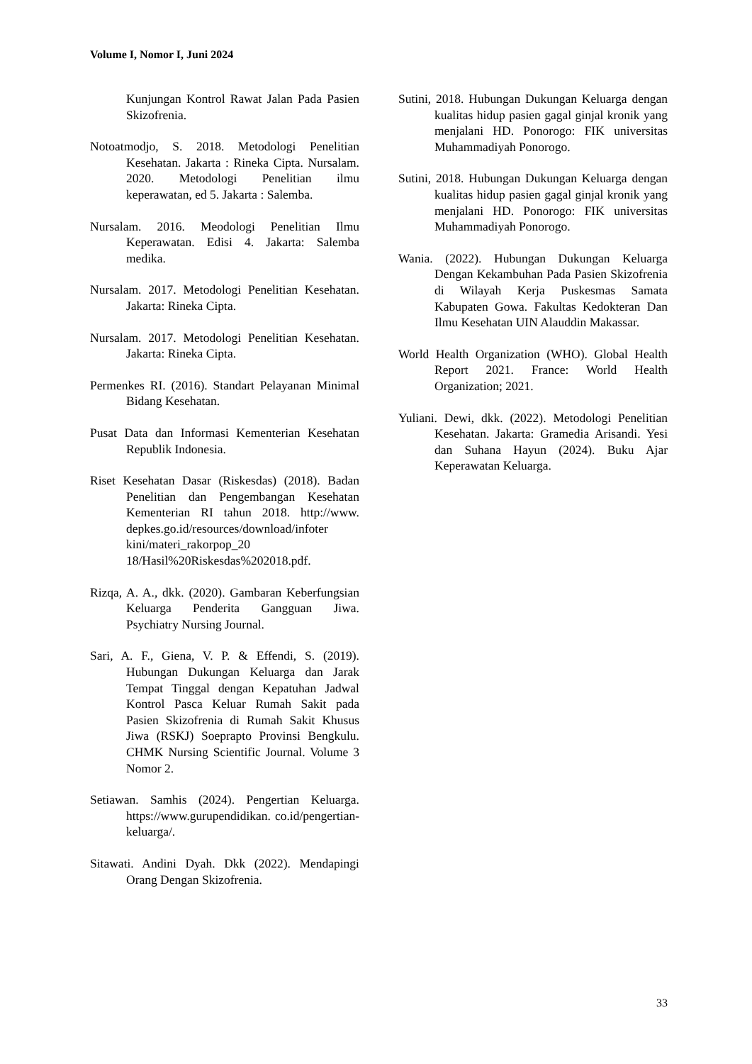Volume I, Nomor I, Juni 2024
Kunjungan Kontrol Rawat Jalan Pada Pasien Skizofrenia.
Notoatmodjo, S. 2018. Metodologi Penelitian Kesehatan. Jakarta : Rineka Cipta. Nursalam. 2020. Metodologi Penelitian ilmu keperawatan, ed 5. Jakarta : Salemba.
Nursalam. 2016. Meodologi Penelitian Ilmu Keperawatan. Edisi 4. Jakarta: Salemba medika.
Nursalam. 2017. Metodologi Penelitian Kesehatan. Jakarta: Rineka Cipta.
Nursalam. 2017. Metodologi Penelitian Kesehatan. Jakarta: Rineka Cipta.
Permenkes RI. (2016). Standart Pelayanan Minimal Bidang Kesehatan.
Pusat Data dan Informasi Kementerian Kesehatan Republik Indonesia.
Riset Kesehatan Dasar (Riskesdas) (2018). Badan Penelitian dan Pengembangan Kesehatan Kementerian RI tahun 2018. http://www. depkes.go.id/resources/download/infoter kini/materi_rakorpop_20 18/Hasil%20Riskesdas%202018.pdf.
Rizqa, A. A., dkk. (2020). Gambaran Keberfungsian Keluarga Penderita Gangguan Jiwa. Psychiatry Nursing Journal.
Sari, A. F., Giena, V. P. & Effendi, S. (2019). Hubungan Dukungan Keluarga dan Jarak Tempat Tinggal dengan Kepatuhan Jadwal Kontrol Pasca Keluar Rumah Sakit pada Pasien Skizofrenia di Rumah Sakit Khusus Jiwa (RSKJ) Soeprapto Provinsi Bengkulu. CHMK Nursing Scientific Journal. Volume 3 Nomor 2.
Setiawan. Samhis (2024). Pengertian Keluarga. https://www.gurupendidikan. co.id/pengertian-keluarga/.
Sitawati. Andini Dyah. Dkk (2022). Mendapingi Orang Dengan Skizofrenia.
Sutini, 2018. Hubungan Dukungan Keluarga dengan kualitas hidup pasien gagal ginjal kronik yang menjalani HD. Ponorogo: FIK universitas Muhammadiyah Ponorogo.
Sutini, 2018. Hubungan Dukungan Keluarga dengan kualitas hidup pasien gagal ginjal kronik yang menjalani HD. Ponorogo: FIK universitas Muhammadiyah Ponorogo.
Wania. (2022). Hubungan Dukungan Keluarga Dengan Kekambuhan Pada Pasien Skizofrenia di Wilayah Kerja Puskesmas Samata Kabupaten Gowa. Fakultas Kedokteran Dan Ilmu Kesehatan UIN Alauddin Makassar.
World Health Organization (WHO). Global Health Report 2021. France: World Health Organization; 2021.
Yuliani. Dewi, dkk. (2022). Metodologi Penelitian Kesehatan. Jakarta: Gramedia Arisandi. Yesi dan Suhana Hayun (2024). Buku Ajar Keperawatan Keluarga.
33